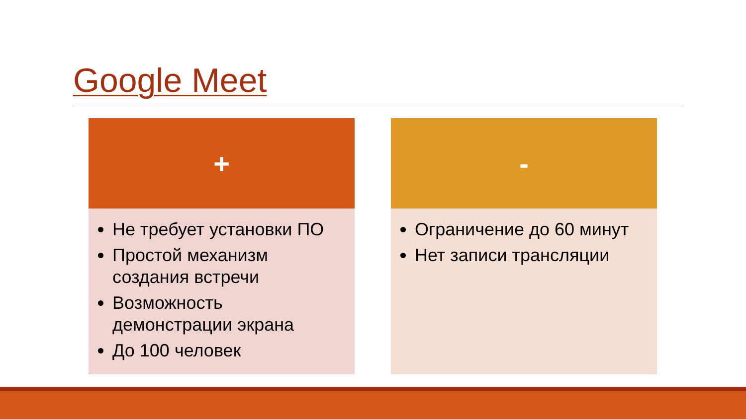Google Meet
+
Не требует установки ПО
Простой механизм создания встречи
Возможность демонстрации экрана
До 100 человек
-
Ограничение до 60 минут
Нет записи трансляции